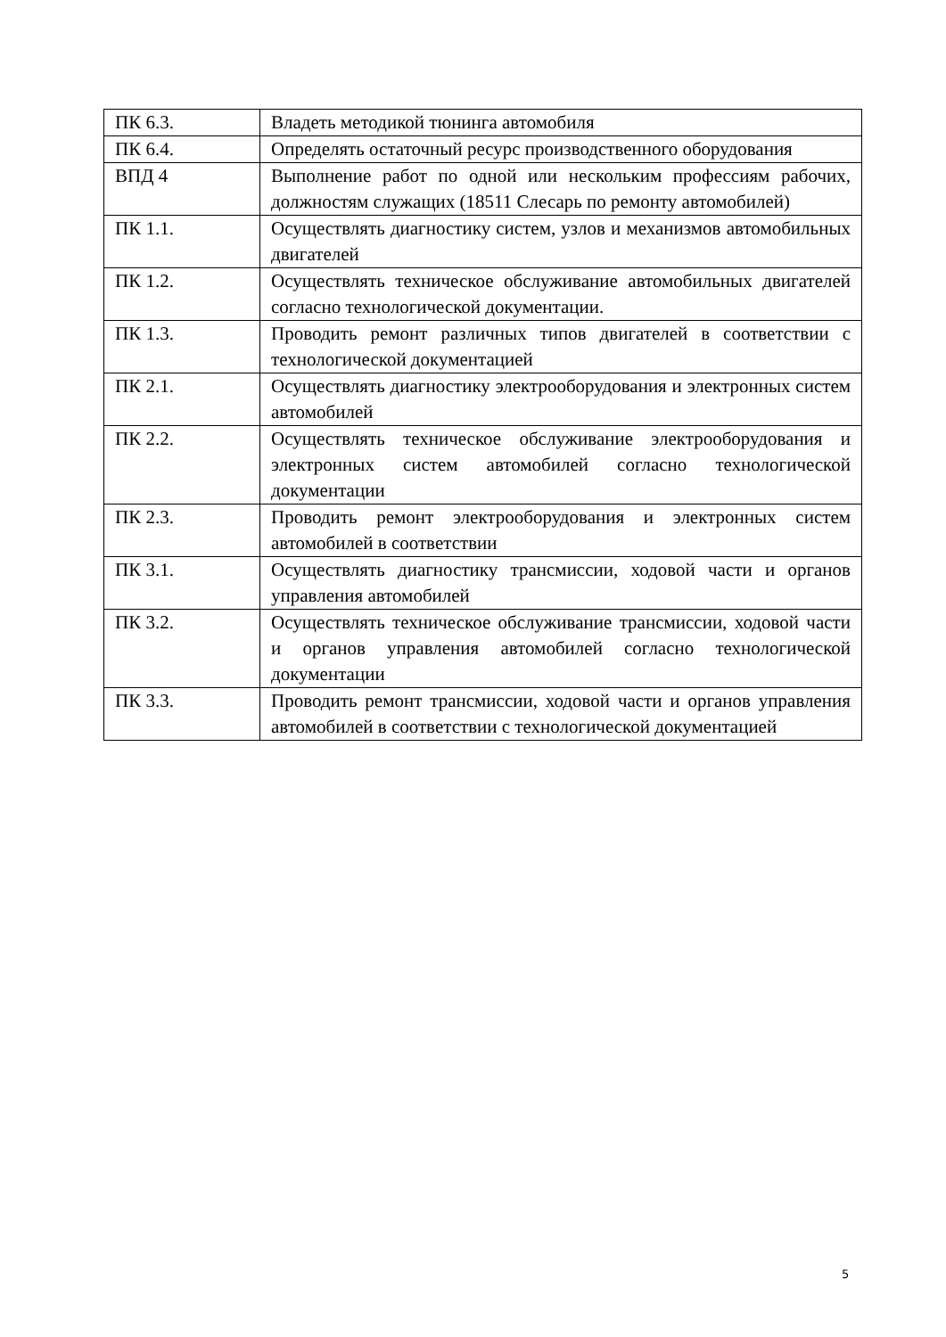| ПК 6.3. | Владеть методикой тюнинга автомобиля |
| ПК 6.4. | Определять остаточный ресурс производственного оборудования |
| ВПД 4 | Выполнение работ по одной или нескольким профессиям рабочих, должностям служащих (18511 Слесарь по ремонту автомобилей) |
| ПК 1.1. | Осуществлять диагностику систем, узлов и механизмов автомобильных двигателей |
| ПК 1.2. | Осуществлять техническое обслуживание автомобильных двигателей согласно технологической документации. |
| ПК 1.3. | Проводить ремонт различных типов двигателей в соответствии с технологической документацией |
| ПК 2.1. | Осуществлять диагностику электрооборудования и электронных систем автомобилей |
| ПК 2.2. | Осуществлять техническое обслуживание электрооборудования и электронных систем автомобилей согласно технологической документации |
| ПК 2.3. | Проводить ремонт электрооборудования и электронных систем автомобилей в соответствии |
| ПК 3.1. | Осуществлять диагностику трансмиссии, ходовой части и органов управления автомобилей |
| ПК 3.2. | Осуществлять техническое обслуживание трансмиссии, ходовой части и органов управления автомобилей согласно технологической документации |
| ПК 3.3. | Проводить ремонт трансмиссии, ходовой части и органов управления автомобилей в соответствии с технологической документацией |
5